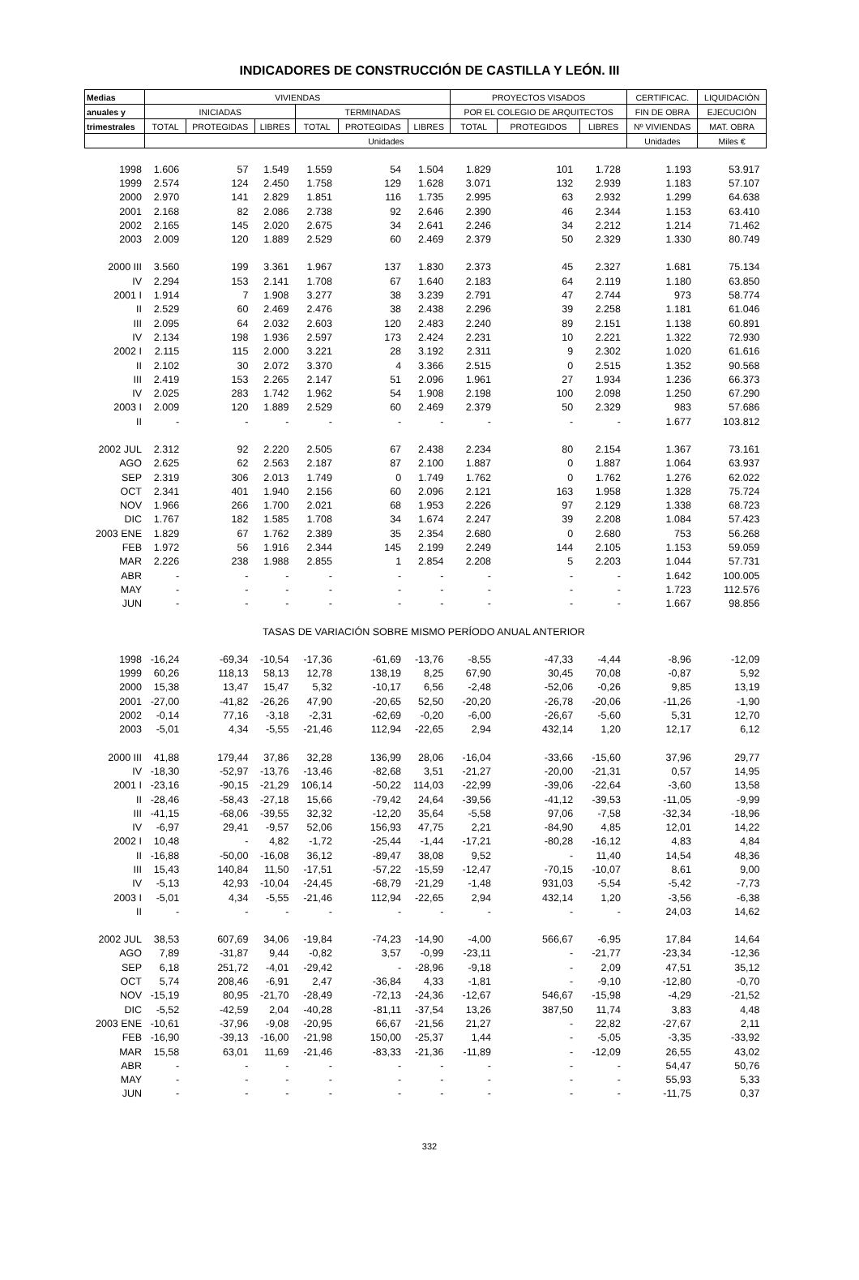INDICADORES DE CONSTRUCCIÓN DE CASTILLA Y LEÓN. III
| Medias | VIVIENDAS | | | | | | PROYECTOS VISADOS | | | CERTIFICAC. | LIQUIDACIÓN |
| --- | --- | --- | --- | --- | --- | --- | --- | --- | --- | --- | --- |
| anuales y | INICIADAS | | | TERMINADAS | | | POR EL COLEGIO DE ARQUITECTOS | | | FIN DE OBRA | EJECUCIÓN |
| trimestrales | TOTAL | PROTEGIDAS | LIBRES | TOTAL | PROTEGIDAS | LIBRES | TOTAL | PROTEGIDOS | LIBRES | Nº VIVIENDAS | MAT. OBRA |
| | Unidades | | | | | | | | | Unidades | Miles € |
| 1998 | 1.606 | 57 | 1.549 | 1.559 | 54 | 1.504 | 1.829 | 101 | 1.728 | 1.193 | 53.917 |
| 1999 | 2.574 | 124 | 2.450 | 1.758 | 129 | 1.628 | 3.071 | 132 | 2.939 | 1.183 | 57.107 |
| 2000 | 2.970 | 141 | 2.829 | 1.851 | 116 | 1.735 | 2.995 | 63 | 2.932 | 1.299 | 64.638 |
| 2001 | 2.168 | 82 | 2.086 | 2.738 | 92 | 2.646 | 2.390 | 46 | 2.344 | 1.153 | 63.410 |
| 2002 | 2.165 | 145 | 2.020 | 2.675 | 34 | 2.641 | 2.246 | 34 | 2.212 | 1.214 | 71.462 |
| 2003 | 2.009 | 120 | 1.889 | 2.529 | 60 | 2.469 | 2.379 | 50 | 2.329 | 1.330 | 80.749 |
| 2000 III | 3.560 | 199 | 3.361 | 1.967 | 137 | 1.830 | 2.373 | 45 | 2.327 | 1.681 | 75.134 |
| IV | 2.294 | 153 | 2.141 | 1.708 | 67 | 1.640 | 2.183 | 64 | 2.119 | 1.180 | 63.850 |
| 2001 I | 1.914 | 7 | 1.908 | 3.277 | 38 | 3.239 | 2.791 | 47 | 2.744 | 973 | 58.774 |
| II | 2.529 | 60 | 2.469 | 2.476 | 38 | 2.438 | 2.296 | 39 | 2.258 | 1.181 | 61.046 |
| III | 2.095 | 64 | 2.032 | 2.603 | 120 | 2.483 | 2.240 | 89 | 2.151 | 1.138 | 60.891 |
| IV | 2.134 | 198 | 1.936 | 2.597 | 173 | 2.424 | 2.231 | 10 | 2.221 | 1.322 | 72.930 |
| 2002 I | 2.115 | 115 | 2.000 | 3.221 | 28 | 3.192 | 2.311 | 9 | 2.302 | 1.020 | 61.616 |
| II | 2.102 | 30 | 2.072 | 3.370 | 4 | 3.366 | 2.515 | 0 | 2.515 | 1.352 | 90.568 |
| III | 2.419 | 153 | 2.265 | 2.147 | 51 | 2.096 | 1.961 | 27 | 1.934 | 1.236 | 66.373 |
| IV | 2.025 | 283 | 1.742 | 1.962 | 54 | 1.908 | 2.198 | 100 | 2.098 | 1.250 | 67.290 |
| 2003 I | 2.009 | 120 | 1.889 | 2.529 | 60 | 2.469 | 2.379 | 50 | 2.329 | 983 | 57.686 |
| II | - | - | - | - | - | - | - | - | - | 1.677 | 103.812 |
| 2002 JUL | 2.312 | 92 | 2.220 | 2.505 | 67 | 2.438 | 2.234 | 80 | 2.154 | 1.367 | 73.161 |
| AGO | 2.625 | 62 | 2.563 | 2.187 | 87 | 2.100 | 1.887 | 0 | 1.887 | 1.064 | 63.937 |
| SEP | 2.319 | 306 | 2.013 | 1.749 | 0 | 1.749 | 1.762 | 0 | 1.762 | 1.276 | 62.022 |
| OCT | 2.341 | 401 | 1.940 | 2.156 | 60 | 2.096 | 2.121 | 163 | 1.958 | 1.328 | 75.724 |
| NOV | 1.966 | 266 | 1.700 | 2.021 | 68 | 1.953 | 2.226 | 97 | 2.129 | 1.338 | 68.723 |
| DIC | 1.767 | 182 | 1.585 | 1.708 | 34 | 1.674 | 2.247 | 39 | 2.208 | 1.084 | 57.423 |
| 2003 ENE | 1.829 | 67 | 1.762 | 2.389 | 35 | 2.354 | 2.680 | 0 | 2.680 | 753 | 56.268 |
| FEB | 1.972 | 56 | 1.916 | 2.344 | 145 | 2.199 | 2.249 | 144 | 2.105 | 1.153 | 59.059 |
| MAR | 2.226 | 238 | 1.988 | 2.855 | 1 | 2.854 | 2.208 | 5 | 2.203 | 1.044 | 57.731 |
| ABR | - | - | - | - | - | - | - | - | - | 1.642 | 100.005 |
| MAY | - | - | - | - | - | - | - | - | - | 1.723 | 112.576 |
| JUN | - | - | - | - | - | - | - | - | - | 1.667 | 98.856 |
| TASAS DE VARIACIÓN SOBRE MISMO PERÍODO ANUAL ANTERIOR | | | | | | | | | | | |
| 1998 | -16,24 | -69,34 | -10,54 | -17,36 | -61,69 | -13,76 | -8,55 | -47,33 | -4,44 | -8,96 | -12,09 |
| 1999 | 60,26 | 118,13 | 58,13 | 12,78 | 138,19 | 8,25 | 67,90 | 30,45 | 70,08 | -0,87 | 5,92 |
| 2000 | 15,38 | 13,47 | 15,47 | 5,32 | -10,17 | 6,56 | -2,48 | -52,06 | -0,26 | 9,85 | 13,19 |
| 2001 | -27,00 | -41,82 | -26,26 | 47,90 | -20,65 | 52,50 | -20,20 | -26,78 | -20,06 | -11,26 | -1,90 |
| 2002 | -0,14 | 77,16 | -3,18 | -2,31 | -62,69 | -0,20 | -6,00 | -26,67 | -5,60 | 5,31 | 12,70 |
| 2003 | -5,01 | 4,34 | -5,55 | -21,46 | 112,94 | -22,65 | 2,94 | 432,14 | 1,20 | 12,17 | 6,12 |
| 2000 III | 41,88 | 179,44 | 37,86 | 32,28 | 136,99 | 28,06 | -16,04 | -33,66 | -15,60 | 37,96 | 29,77 |
| IV | -18,30 | -52,97 | -13,76 | -13,46 | -82,68 | 3,51 | -21,27 | -20,00 | -21,31 | 0,57 | 14,95 |
| 2001 I | -23,16 | -90,15 | -21,29 | 106,14 | -50,22 | 114,03 | -22,99 | -39,06 | -22,64 | -3,60 | 13,58 |
| II | -28,46 | -58,43 | -27,18 | 15,66 | -79,42 | 24,64 | -39,56 | -41,12 | -39,53 | -11,05 | -9,99 |
| III | -41,15 | -68,06 | -39,55 | 32,32 | -12,20 | 35,64 | -5,58 | 97,06 | -7,58 | -32,34 | -18,96 |
| IV | -6,97 | 29,41 | -9,57 | 52,06 | 156,93 | 47,75 | 2,21 | -84,90 | 4,85 | 12,01 | 14,22 |
| 2002 I | 10,48 | - | 4,82 | -1,72 | -25,44 | -1,44 | -17,21 | -80,28 | -16,12 | 4,83 | 4,84 |
| II | -16,88 | -50,00 | -16,08 | 36,12 | -89,47 | 38,08 | 9,52 | - | 11,40 | 14,54 | 48,36 |
| III | 15,43 | 140,84 | 11,50 | -17,51 | -57,22 | -15,59 | -12,47 | -70,15 | -10,07 | 8,61 | 9,00 |
| IV | -5,13 | 42,93 | -10,04 | -24,45 | -68,79 | -21,29 | -1,48 | 931,03 | -5,54 | -5,42 | -7,73 |
| 2003 I | -5,01 | 4,34 | -5,55 | -21,46 | 112,94 | -22,65 | 2,94 | 432,14 | 1,20 | -3,56 | -6,38 |
| II | - | - | - | - | - | - | - | - | - | 24,03 | 14,62 |
| 2002 JUL | 38,53 | 607,69 | 34,06 | -19,84 | -74,23 | -14,90 | -4,00 | 566,67 | -6,95 | 17,84 | 14,64 |
| AGO | 7,89 | -31,87 | 9,44 | -0,82 | 3,57 | -0,99 | -23,11 | - | -21,77 | -23,34 | -12,36 |
| SEP | 6,18 | 251,72 | -4,01 | -29,42 | - | -28,96 | -9,18 | - | 2,09 | 47,51 | 35,12 |
| OCT | 5,74 | 208,46 | -6,91 | 2,47 | -36,84 | 4,33 | -1,81 | - | -9,10 | -12,80 | -0,70 |
| NOV | -15,19 | 80,95 | -21,70 | -28,49 | -72,13 | -24,36 | -12,67 | 546,67 | -15,98 | -4,29 | -21,52 |
| DIC | -5,52 | -42,59 | 2,04 | -40,28 | -81,11 | -37,54 | 13,26 | 387,50 | 11,74 | 3,83 | 4,48 |
| 2003 ENE | -10,61 | -37,96 | -9,08 | -20,95 | 66,67 | -21,56 | 21,27 | - | 22,82 | -27,67 | 2,11 |
| FEB | -16,90 | -39,13 | -16,00 | -21,98 | 150,00 | -25,37 | 1,44 | - | -5,05 | -3,35 | -33,92 |
| MAR | 15,58 | 63,01 | 11,69 | -21,46 | -83,33 | -21,36 | -11,89 | - | -12,09 | 26,55 | 43,02 |
| ABR | - | - | - | - | - | - | - | - | - | 54,47 | 50,76 |
| MAY | - | - | - | - | - | - | - | - | - | 55,93 | 5,33 |
| JUN | - | - | - | - | - | - | - | - | - | -11,75 | 0,37 |
332